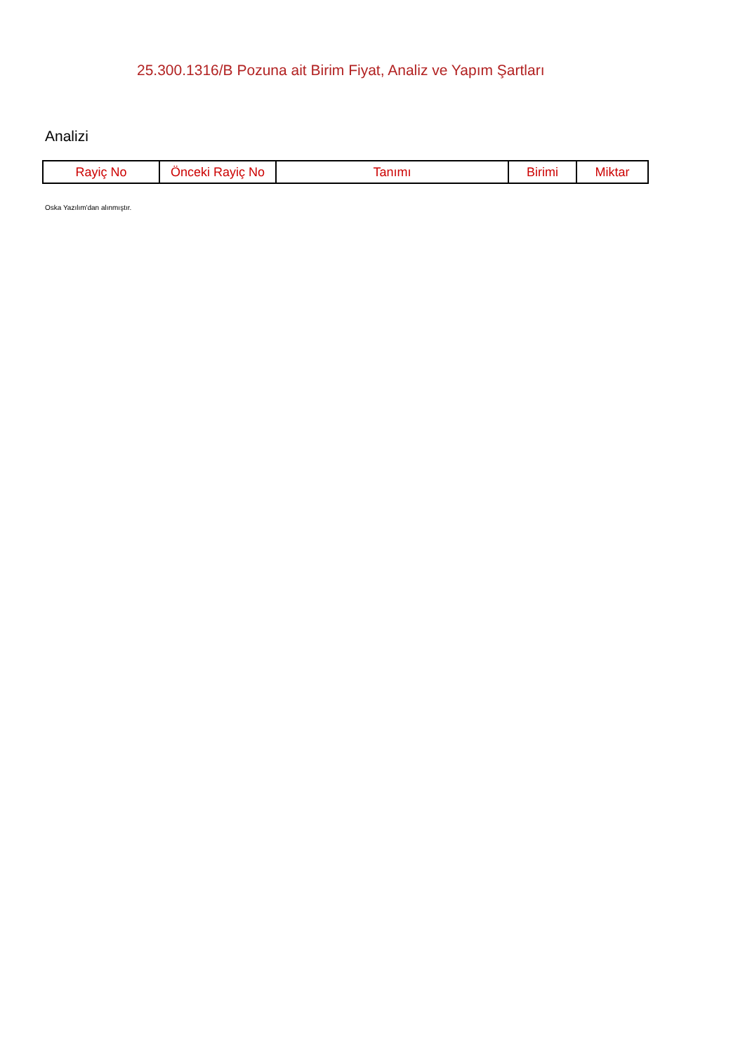25.300.1316/B Pozuna ait Birim Fiyat, Analiz ve Yapım Şartları
Analizi
| Rayiç No | Önceki Rayiç No | Tanımı | Birimi | Miktar |
| --- | --- | --- | --- | --- |
Oska Yazılım'dan alınmıştır.